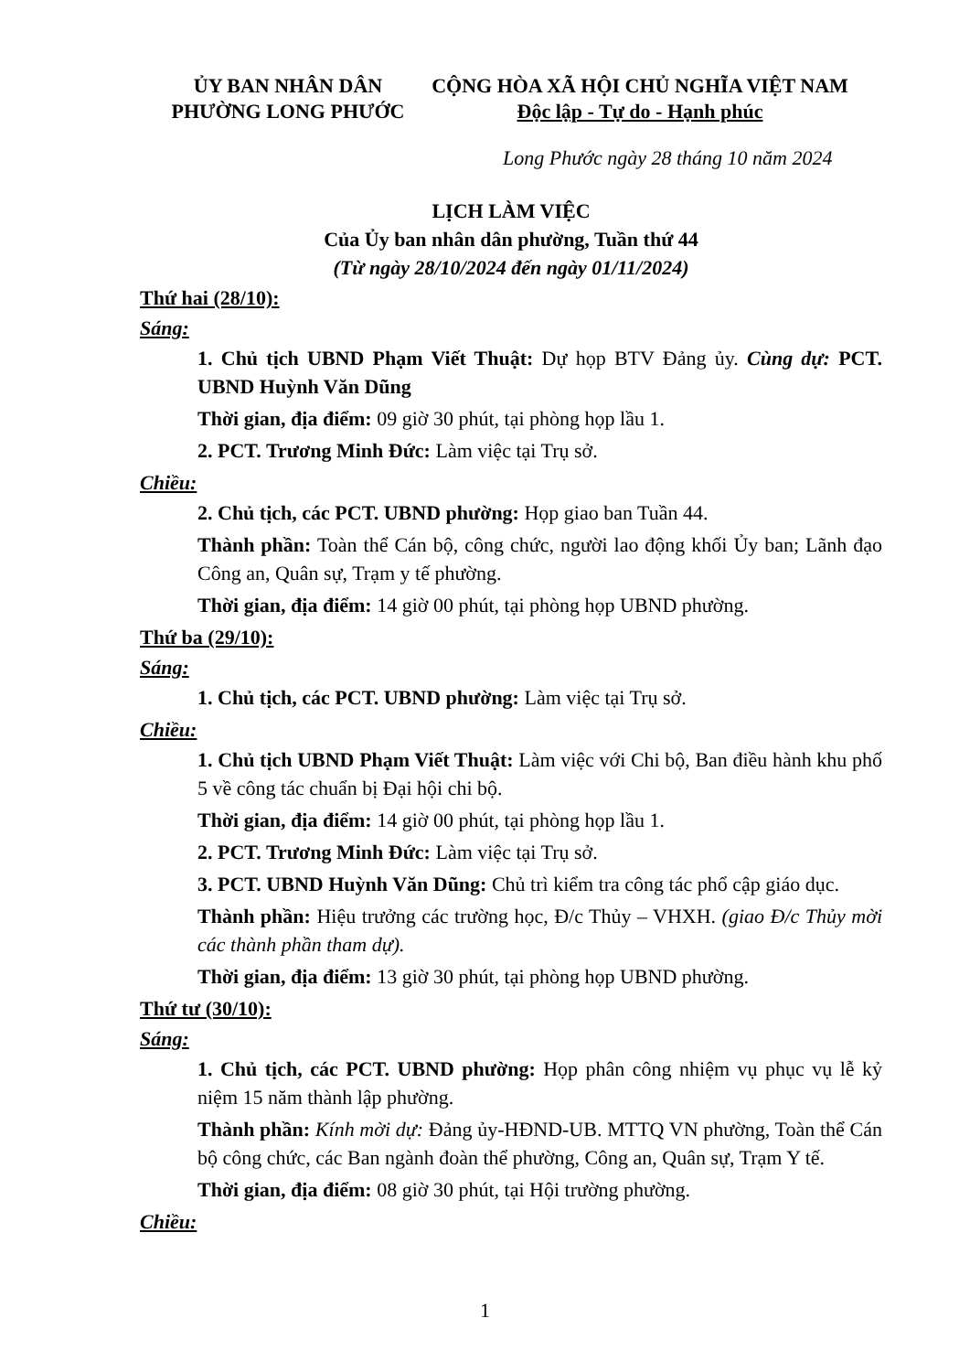ỦY BAN NHÂN DÂN
PHƯỜNG LONG PHƯỚC
CỘNG HÒA XÃ HỘI CHỦ NGHĨA VIỆT NAM
Độc lập - Tự do - Hạnh phúc
Long Phước ngày 28 tháng 10 năm 2024
LỊCH LÀM VIỆC
Của Ủy ban nhân dân phường, Tuần thứ 44
(Từ ngày 28/10/2024 đến ngày 01/11/2024)
Thứ hai (28/10):
Sáng:
1. Chủ tịch UBND Phạm Viết Thuật: Dự họp BTV Đảng ủy. Cùng dự: PCT. UBND Huỳnh Văn Dũng
Thời gian, địa điểm: 09 giờ 30 phút, tại phòng họp lầu 1.
2. PCT. Trương Minh Đức: Làm việc tại Trụ sở.
Chiều:
2. Chủ tịch, các PCT. UBND phường: Họp giao ban Tuần 44.
Thành phần: Toàn thể Cán bộ, công chức, người lao động khối Ủy ban; Lãnh đạo Công an, Quân sự, Trạm y tế phường.
Thời gian, địa điểm: 14 giờ 00 phút, tại phòng họp UBND phường.
Thứ ba (29/10):
Sáng:
1. Chủ tịch, các PCT. UBND phường: Làm việc tại Trụ sở.
Chiều:
1. Chủ tịch UBND Phạm Viết Thuật: Làm việc với Chi bộ, Ban điều hành khu phố 5 về công tác chuẩn bị Đại hội chi bộ.
Thời gian, địa điểm: 14 giờ 00 phút, tại phòng họp lầu 1.
2. PCT. Trương Minh Đức: Làm việc tại Trụ sở.
3. PCT. UBND Huỳnh Văn Dũng: Chủ trì kiểm tra công tác phổ cập giáo dục.
Thành phần: Hiệu trưởng các trường học, Đ/c Thủy – VHXH. (giao Đ/c Thủy mời các thành phần tham dự).
Thời gian, địa điểm: 13 giờ 30 phút, tại phòng họp UBND phường.
Thứ tư (30/10):
Sáng:
1. Chủ tịch, các PCT. UBND phường: Họp phân công nhiệm vụ phục vụ lễ kỷ niệm 15 năm thành lập phường.
Thành phần: Kính mời dự: Đảng ủy-HĐND-UB. MTTQ VN phường, Toàn thể Cán bộ công chức, các Ban ngành đoàn thể phường, Công an, Quân sự, Trạm Y tế.
Thời gian, địa điểm: 08 giờ 30 phút, tại Hội trường phường.
Chiều:
1